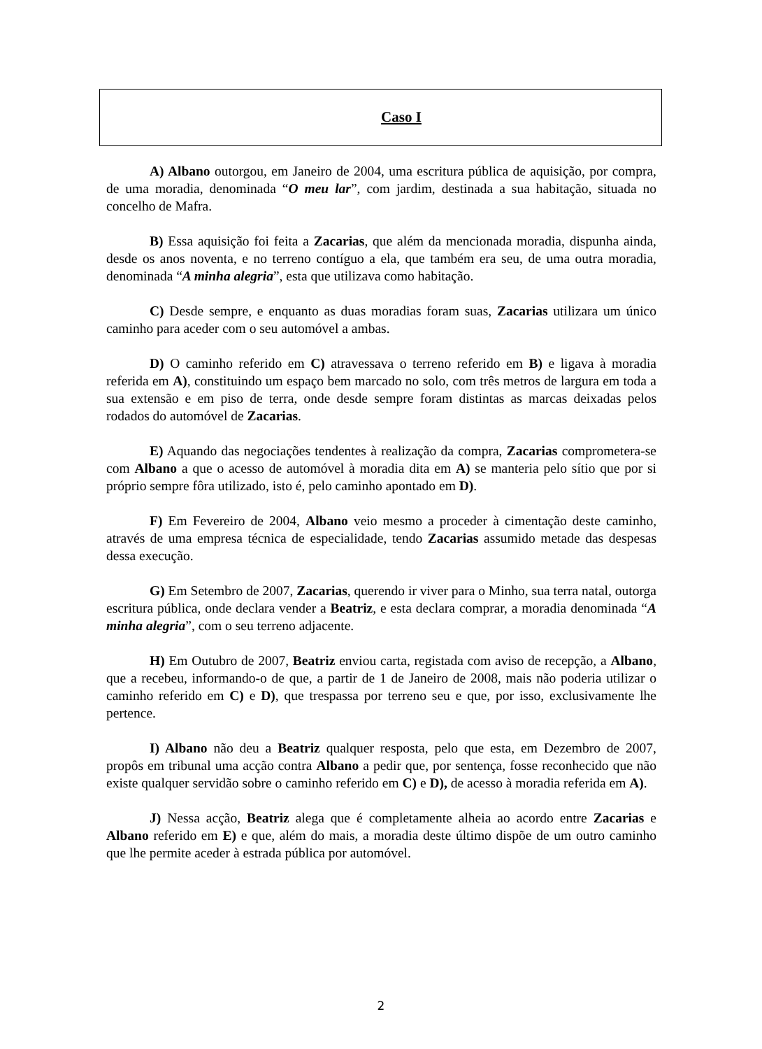Caso I
A) Albano outorgou, em Janeiro de 2004, uma escritura pública de aquisição, por compra, de uma moradia, denominada “O meu lar”, com jardim, destinada a sua habitação, situada no concelho de Mafra.
B) Essa aquisição foi feita a Zacarias, que além da mencionada moradia, dispunha ainda, desde os anos noventa, e no terreno contíguo a ela, que também era seu, de uma outra moradia, denominada “A minha alegria”, esta que utilizava como habitação.
C) Desde sempre, e enquanto as duas moradias foram suas, Zacarias utilizara um único caminho para aceder com o seu automóvel a ambas.
D) O caminho referido em C) atravessava o terreno referido em B) e ligava à moradia referida em A), constituindo um espaço bem marcado no solo, com três metros de largura em toda a sua extensão e em piso de terra, onde desde sempre foram distintas as marcas deixadas pelos rodados do automóvel de Zacarias.
E) Aquando das negociações tendentes à realização da compra, Zacarias comprometera-se com Albano a que o acesso de automóvel à moradia dita em A) se manteria pelo sítio que por si próprio sempre fôra utilizado, isto é, pelo caminho apontado em D).
F) Em Fevereiro de 2004, Albano veio mesmo a proceder à cimentação deste caminho, através de uma empresa técnica de especialidade, tendo Zacarias assumido metade das despesas dessa execução.
G) Em Setembro de 2007, Zacarias, querendo ir viver para o Minho, sua terra natal, outorga escritura pública, onde declara vender a Beatriz, e esta declara comprar, a moradia denominada “A minha alegria”, com o seu terreno adjacente.
H) Em Outubro de 2007, Beatriz enviou carta, registada com aviso de recepção, a Albano, que a recebeu, informando-o de que, a partir de 1 de Janeiro de 2008, mais não poderia utilizar o caminho referido em C) e D), que trespassa por terreno seu e que, por isso, exclusivamente lhe pertence.
I) Albano não deu a Beatriz qualquer resposta, pelo que esta, em Dezembro de 2007, propôs em tribunal uma acção contra Albano a pedir que, por sentença, fosse reconhecido que não existe qualquer servidão sobre o caminho referido em C) e D), de acesso à moradia referida em A).
J) Nessa acção, Beatriz alega que é completamente alheia ao acordo entre Zacarias e Albano referido em E) e que, além do mais, a moradia deste último dispõe de um outro caminho que lhe permite aceder à estrada pública por automóvel.
2